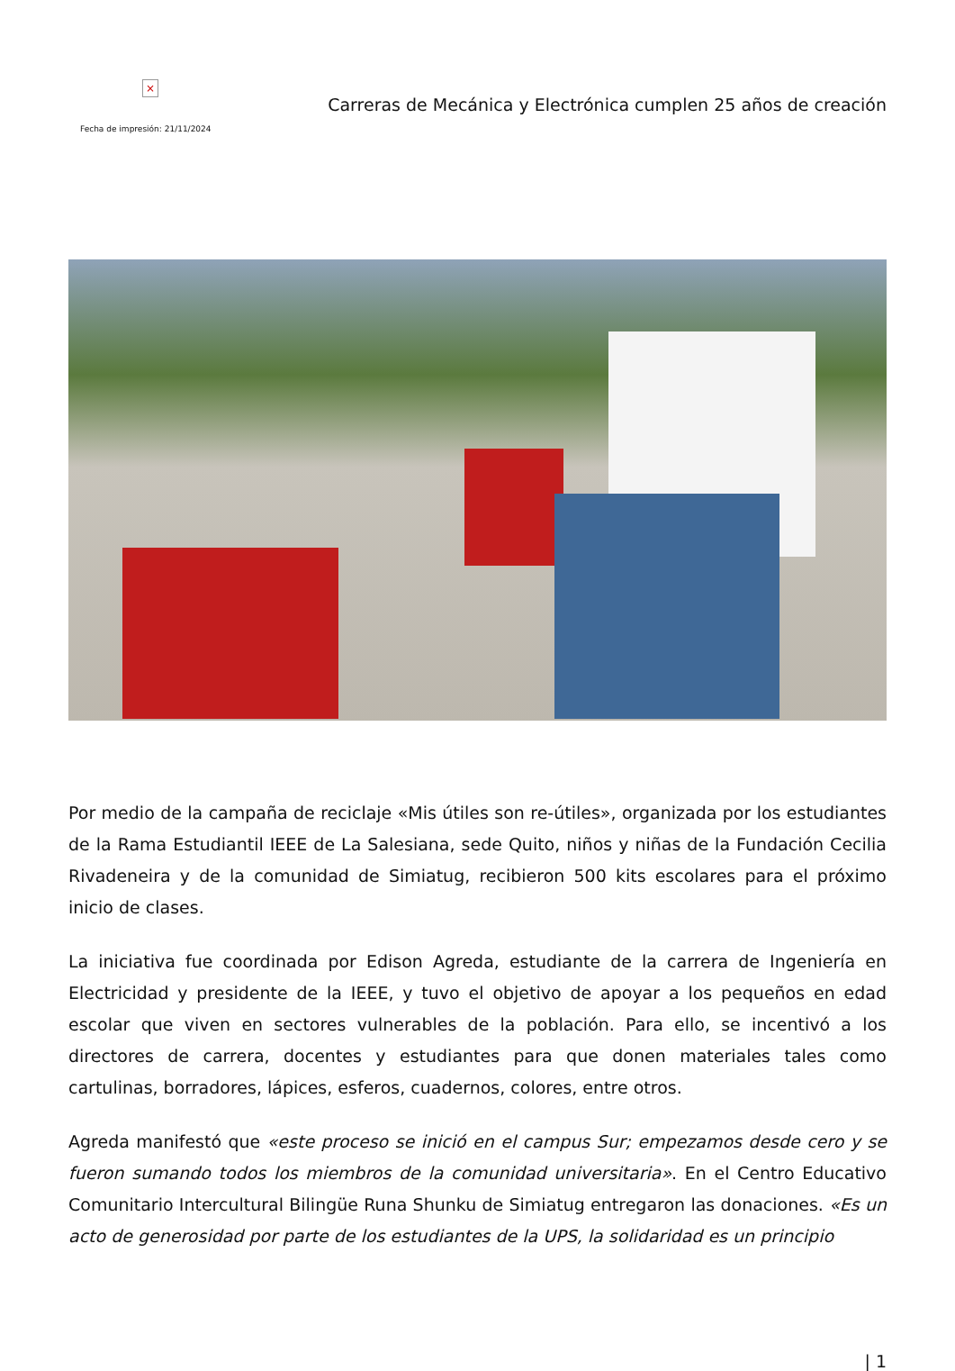×
Fecha de impresión: 21/11/2024
Carreras de Mecánica y Electrónica cumplen 25 años de creación
Por medio de la campaña de reciclaje «Mis útiles son re-útiles», organizada por los estudiantes de la Rama Estudiantil IEEE de La Salesiana, sede Quito, niños y niñas de la Fundación Cecilia Rivadeneira y de la comunidad de Simiatug, recibieron 500 kits escolares para el próximo inicio de clases.
La iniciativa fue coordinada por Edison Agreda, estudiante de la carrera de Ingeniería en Electricidad y presidente de la IEEE, y tuvo el objetivo de apoyar a los pequeños en edad escolar que viven en sectores vulnerables de la población. Para ello, se incentivó a los directores de carrera, docentes y estudiantes para que donen materiales tales como cartulinas, borradores, lápices, esferos, cuadernos, colores, entre otros.
Agreda manifestó que «este proceso se inició en el campus Sur; empezamos desde cero y se fueron sumando todos los miembros de la comunidad universitaria». En el Centro Educativo Comunitario Intercultural Bilingüe Runa Shunku de Simiatug entregaron las donaciones. «Es un acto de generosidad por parte de los estudiantes de la UPS, la solidaridad es un principio
| 1